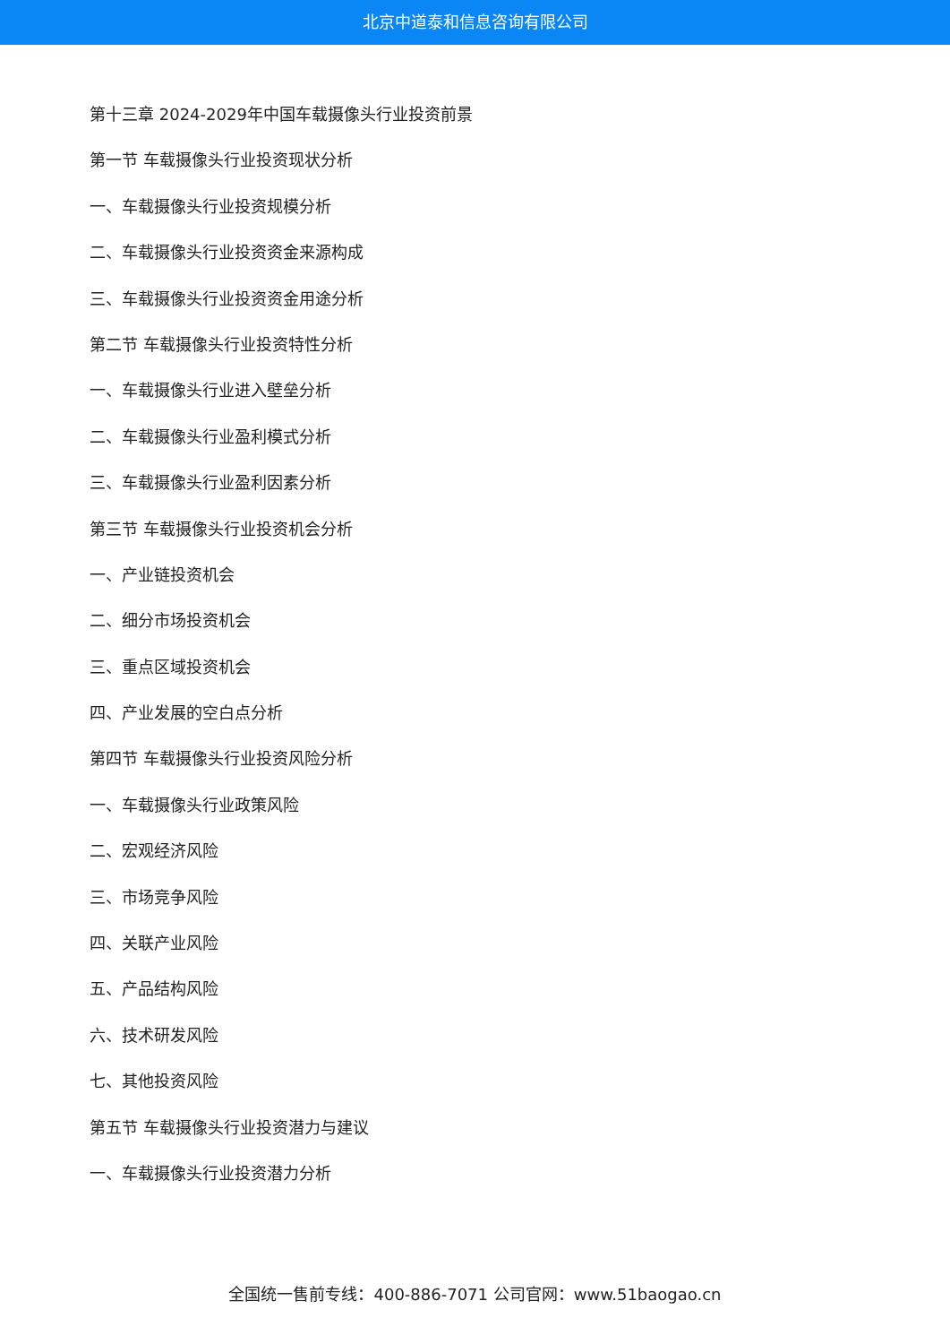北京中道泰和信息咨询有限公司
第十三章 2024-2029年中国车载摄像头行业投资前景
第一节 车载摄像头行业投资现状分析
一、车载摄像头行业投资规模分析
二、车载摄像头行业投资资金来源构成
三、车载摄像头行业投资资金用途分析
第二节 车载摄像头行业投资特性分析
一、车载摄像头行业进入壁垒分析
二、车载摄像头行业盈利模式分析
三、车载摄像头行业盈利因素分析
第三节 车载摄像头行业投资机会分析
一、产业链投资机会
二、细分市场投资机会
三、重点区域投资机会
四、产业发展的空白点分析
第四节 车载摄像头行业投资风险分析
一、车载摄像头行业政策风险
二、宏观经济风险
三、市场竞争风险
四、关联产业风险
五、产品结构风险
六、技术研发风险
七、其他投资风险
第五节 车载摄像头行业投资潜力与建议
一、车载摄像头行业投资潜力分析
全国统一售前专线：400-886-7071 公司官网：www.51baogao.cn